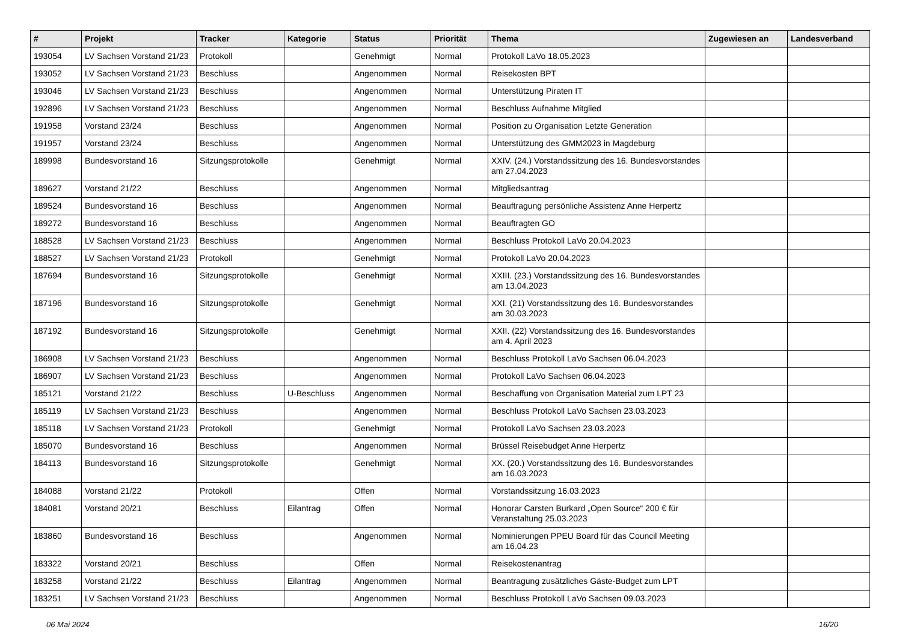| # | Projekt | Tracker | Kategorie | Status | Priorität | Thema | Zugewiesen an | Landesverband |
| --- | --- | --- | --- | --- | --- | --- | --- | --- |
| 193054 | LV Sachsen Vorstand 21/23 | Protokoll | | Genehmigt | Normal | Protokoll LaVo 18.05.2023 | | |
| 193052 | LV Sachsen Vorstand 21/23 | Beschluss | | Angenommen | Normal | Reisekosten BPT | | |
| 193046 | LV Sachsen Vorstand 21/23 | Beschluss | | Angenommen | Normal | Unterstützung Piraten IT | | |
| 192896 | LV Sachsen Vorstand 21/23 | Beschluss | | Angenommen | Normal | Beschluss Aufnahme Mitglied | | |
| 191958 | Vorstand 23/24 | Beschluss | | Angenommen | Normal | Position zu Organisation Letzte Generation | | |
| 191957 | Vorstand 23/24 | Beschluss | | Angenommen | Normal | Unterstützung des GMM2023 in Magdeburg | | |
| 189998 | Bundesvorstand 16 | Sitzungsprotokolle | | Genehmigt | Normal | XXIV. (24.) Vorstandssitzung des 16. Bundesvorstandes am 27.04.2023 | | |
| 189627 | Vorstand 21/22 | Beschluss | | Angenommen | Normal | Mitgliedsantrag | | |
| 189524 | Bundesvorstand 16 | Beschluss | | Angenommen | Normal | Beauftragung persönliche Assistenz Anne Herpertz | | |
| 189272 | Bundesvorstand 16 | Beschluss | | Angenommen | Normal | Beauftragten GO | | |
| 188528 | LV Sachsen Vorstand 21/23 | Beschluss | | Angenommen | Normal | Beschluss Protokoll LaVo 20.04.2023 | | |
| 188527 | LV Sachsen Vorstand 21/23 | Protokoll | | Genehmigt | Normal | Protokoll LaVo 20.04.2023 | | |
| 187694 | Bundesvorstand 16 | Sitzungsprotokolle | | Genehmigt | Normal | XXIII. (23.) Vorstandssitzung des 16. Bundesvorstandes am 13.04.2023 | | |
| 187196 | Bundesvorstand 16 | Sitzungsprotokolle | | Genehmigt | Normal | XXI. (21) Vorstandssitzung des 16. Bundesvorstandes am 30.03.2023 | | |
| 187192 | Bundesvorstand 16 | Sitzungsprotokolle | | Genehmigt | Normal | XXII. (22) Vorstandssitzung des 16. Bundesvorstandes am 4. April 2023 | | |
| 186908 | LV Sachsen Vorstand 21/23 | Beschluss | | Angenommen | Normal | Beschluss Protokoll LaVo Sachsen 06.04.2023 | | |
| 186907 | LV Sachsen Vorstand 21/23 | Beschluss | | Angenommen | Normal | Protokoll LaVo Sachsen 06.04.2023 | | |
| 185121 | Vorstand 21/22 | Beschluss | U-Beschluss | Angenommen | Normal | Beschaffung von Organisation Material zum LPT 23 | | |
| 185119 | LV Sachsen Vorstand 21/23 | Beschluss | | Angenommen | Normal | Beschluss Protokoll LaVo Sachsen 23.03.2023 | | |
| 185118 | LV Sachsen Vorstand 21/23 | Protokoll | | Genehmigt | Normal | Protokoll LaVo Sachsen 23.03.2023 | | |
| 185070 | Bundesvorstand 16 | Beschluss | | Angenommen | Normal | Brüssel Reisebudget Anne Herpertz | | |
| 184113 | Bundesvorstand 16 | Sitzungsprotokolle | | Genehmigt | Normal | XX. (20.) Vorstandssitzung des 16. Bundesvorstandes am 16.03.2023 | | |
| 184088 | Vorstand 21/22 | Protokoll | | Offen | Normal | Vorstandssitzung 16.03.2023 | | |
| 184081 | Vorstand 20/21 | Beschluss | Eilantrag | Offen | Normal | Honorar Carsten Burkard „Open Source“ 200 € für Veranstaltung 25.03.2023 | | |
| 183860 | Bundesvorstand 16 | Beschluss | | Angenommen | Normal | Nominierungen PPEU Board für das Council Meeting am 16.04.23 | | |
| 183322 | Vorstand 20/21 | Beschluss | | Offen | Normal | Reisekostenantrag | | |
| 183258 | Vorstand 21/22 | Beschluss | Eilantrag | Angenommen | Normal | Beantragung zusätzliches Gäste-Budget zum LPT | | |
| 183251 | LV Sachsen Vorstand 21/23 | Beschluss | | Angenommen | Normal | Beschluss Protokoll LaVo Sachsen 09.03.2023 | | |
06 Mai 2024 16/20